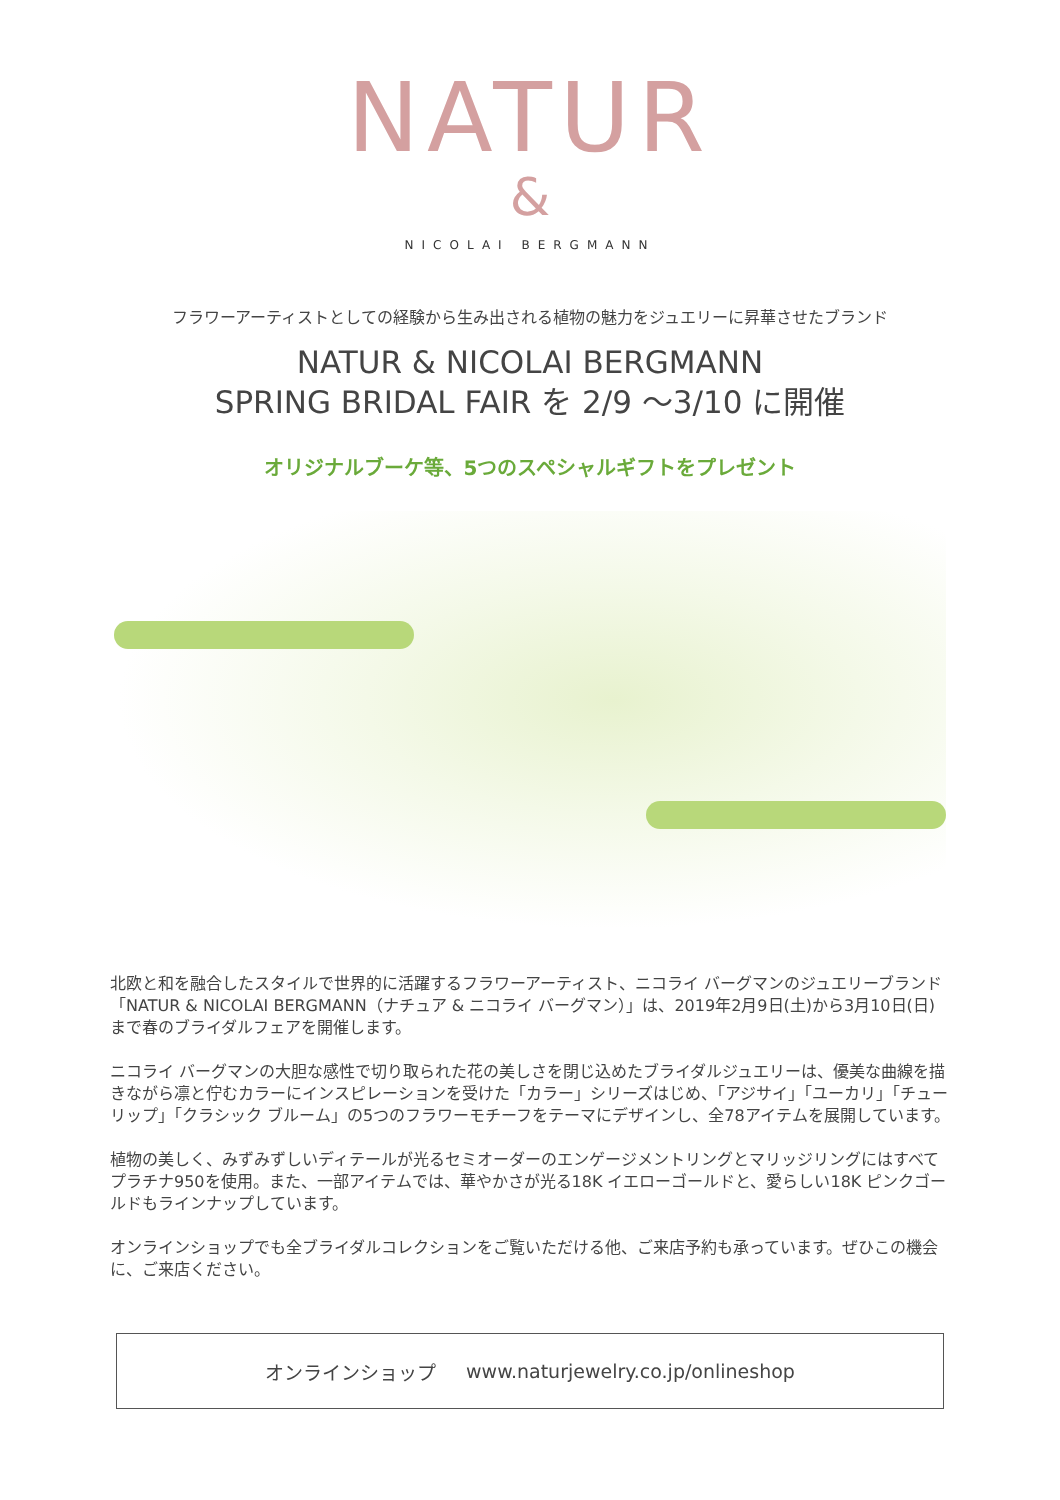NATUR
&
NICOLAI BERGMANN
フラワーアーティストとしての経験から生み出される植物の魅力をジュエリーに昇華させたブランド
NATUR & NICOLAI BERGMANN
SPRING BRIDAL FAIR を 2/9 〜3/10 に開催
オリジナルブーケ等、5つのスペシャルギフトをプレゼント
北欧と和を融合したスタイルで世界的に活躍するフラワーアーティスト、ニコライ バーグマンのジュエリーブランド「NATUR & NICOLAI BERGMANN（ナチュア & ニコライ バーグマン）」は、2019年2月9日(土)から3月10日(日)まで春のブライダルフェアを開催します。
ニコライ バーグマンの大胆な感性で切り取られた花の美しさを閉じ込めたブライダルジュエリーは、優美な曲線を描きながら凛と佇むカラーにインスピレーションを受けた「カラー」シリーズはじめ、「アジサイ」「ユーカリ」「チューリップ」「クラシック ブルーム」の5つのフラワーモチーフをテーマにデザインし、全78アイテムを展開しています。
植物の美しく、みずみずしいディテールが光るセミオーダーのエンゲージメントリングとマリッジリングにはすべてプラチナ950を使用。また、一部アイテムでは、華やかさが光る18K イエローゴールドと、愛らしい18K ピンクゴールドもラインナップしています。
オンラインショップでも全ブライダルコレクションをご覧いただける他、ご来店予約も承っています。ぜひこの機会に、ご来店ください。
オンラインショップ www.naturjewelry.co.jp/onlineshop